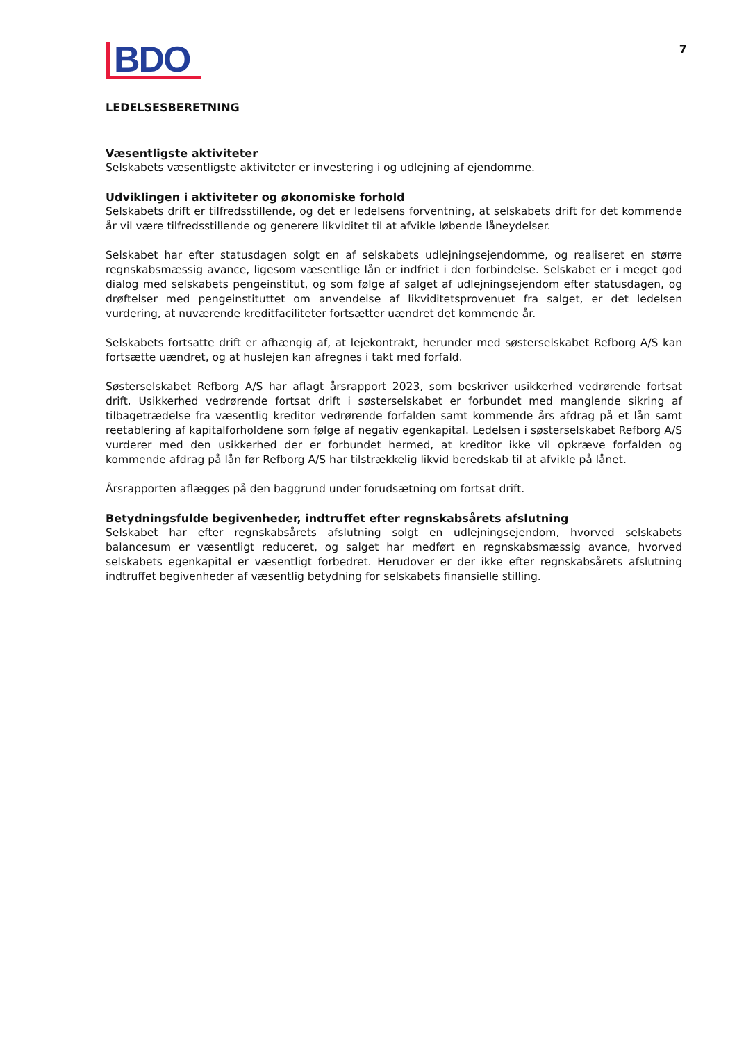BDO
7
LEDELSESBERETNING
Væsentligste aktiviteter
Selskabets væsentligste aktiviteter er investering i og udlejning af ejendomme.
Udviklingen i aktiviteter og økonomiske forhold
Selskabets drift er tilfredsstillende, og det er ledelsens forventning, at selskabets drift for det kommende år vil være tilfredsstillende og generere likviditet til at afvikle løbende låneydelser.
Selskabet har efter statusdagen solgt en af selskabets udlejningsejendomme, og realiseret en større regnskabsmæssig avance, ligesom væsentlige lån er indfriet i den forbindelse. Selskabet er i meget god dialog med selskabets pengeinstitut, og som følge af salget af udlejningsejendom efter statusdagen, og drøftelser med pengeinstituttet om anvendelse af likviditetsprovenuet fra salget, er det ledelsen vurdering, at nuværende kreditfaciliteter fortsætter uændret det kommende år.
Selskabets fortsatte drift er afhængig af, at lejekontrakt, herunder med søsterselskabet Refborg A/S kan fortsætte uændret, og at huslejen kan afregnes i takt med forfald.
Søsterselskabet Refborg A/S har aflagt årsrapport 2023, som beskriver usikkerhed vedrørende fortsat drift. Usikkerhed vedrørende fortsat drift i søsterselskabet er forbundet med manglende sikring af tilbagetrædelse fra væsentlig kreditor vedrørende forfalden samt kommende års afdrag på et lån samt reetablering af kapitalforholdene som følge af negativ egenkapital. Ledelsen i søsterselskabet Refborg A/S vurderer med den usikkerhed der er forbundet hermed, at kreditor ikke vil opkræve forfalden og kommende afdrag på lån før Refborg A/S har tilstrækkelig likvid beredskab til at afvikle på lånet.
Årsrapporten aflægges på den baggrund under forudsætning om fortsat drift.
Betydningsfulde begivenheder, indtruffet efter regnskabsårets afslutning
Selskabet har efter regnskabsårets afslutning solgt en udlejningsejendom, hvorved selskabets balancesum er væsentligt reduceret, og salget har medført en regnskabsmæssig avance, hvorved selskabets egenkapital er væsentligt forbedret. Herudover er der ikke efter regnskabsårets afslutning indtruffet begivenheder af væsentlig betydning for selskabets finansielle stilling.